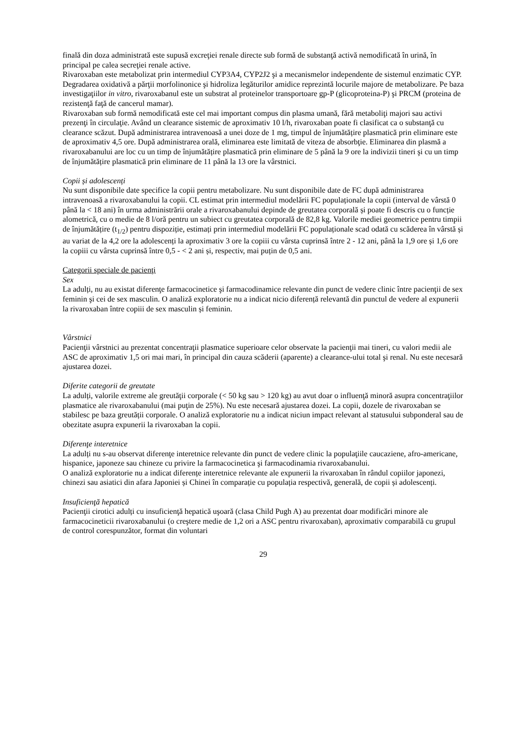finală din doza administrată este supusă excreţiei renale directe sub formă de substanţă activă nemodificată în urină, în principal pe calea secreţiei renale active.
Rivaroxaban este metabolizat prin intermediul CYP3A4, CYP2J2 şi a mecanismelor independente de sistemul enzimatic CYP. Degradarea oxidativă a părţii morfolinonice şi hidroliza legăturilor amidice reprezintă locurile majore de metabolizare. Pe baza investigaţiilor in vitro, rivaroxabanul este un substrat al proteinelor transportoare gp-P (glicoproteina-P) şi PRCM (proteina de rezistenţă faţă de cancerul mamar).
Rivaroxaban sub formă nemodificată este cel mai important compus din plasma umană, fără metaboliţi majori sau activi prezenţi în circulaţie. Având un clearance sistemic de aproximativ 10 l/h, rivaroxaban poate fi clasificat ca o substanţă cu clearance scăzut. După administrarea intravenoasă a unei doze de 1 mg, timpul de înjumătățire plasmatică prin eliminare este de aproximativ 4,5 ore. După administrarea orală, eliminarea este limitată de viteza de absorbţie. Eliminarea din plasmă a rivaroxabanului are loc cu un timp de înjumătățire plasmatică prin eliminare de 5 până la 9 ore la indivizii tineri şi cu un timp de înjumătățire plasmatică prin eliminare de 11 până la 13 ore la vârstnici.
Copii și adolescenți
Nu sunt disponibile date specifice la copii pentru metabolizare. Nu sunt disponibile date de FC după administrarea intravenoasă a rivaroxabanului la copii. CL estimat prin intermediul modelării FC populaționale la copii (interval de vârstă 0 până la < 18 ani) în urma administrării orale a rivaroxabanului depinde de greutatea corporală și poate fi descris cu o funcție alometrică, cu o medie de 8 l/oră pentru un subiect cu greutatea corporală de 82,8 kg. Valorile mediei geometrice pentru timpii de înjumătățire (t<sub>1/2</sub>) pentru dispoziție, estimați prin intermediul modelării FC populaționale scad odată cu scăderea în vârstă și au variat de la 4,2 ore la adolescenți la aproximativ 3 ore la copiii cu vârsta cuprinsă între 2 - 12 ani, până la 1,9 ore și 1,6 ore la copiii cu vârsta cuprinsă între 0,5 - < 2 ani și, respectiv, mai puțin de 0,5 ani.
Categorii speciale de pacienţi
Sex
La adulți, nu au existat diferenţe farmacocinetice şi farmacodinamice relevante din punct de vedere clinic între pacienţii de sex feminin şi cei de sex masculin. O analiză exploratorie nu a indicat nicio diferență relevantă din punctul de vedere al expunerii la rivaroxaban între copiii de sex masculin și feminin.
Vârstnici
Pacienţii vârstnici au prezentat concentraţii plasmatice superioare celor observate la pacienţii mai tineri, cu valori medii ale ASC de aproximativ 1,5 ori mai mari, în principal din cauza scăderii (aparente) a clearance-ului total şi renal. Nu este necesară ajustarea dozei.
Diferite categorii de greutate
La adulți, valorile extreme ale greutăţii corporale (< 50 kg sau > 120 kg) au avut doar o influenţă minoră asupra concentraţiilor plasmatice ale rivaroxabanului (mai puţin de 25%). Nu este necesară ajustarea dozei. La copii, dozele de rivaroxaban se stabilesc pe baza greutății corporale. O analiză exploratorie nu a indicat niciun impact relevant al statusului subponderal sau de obezitate asupra expunerii la rivaroxaban la copii.
Diferenţe interetnice
La adulți nu s-au observat diferenţe interetnice relevante din punct de vedere clinic la populaţiile caucaziene, afro-americane, hispanice, japoneze sau chineze cu privire la farmacocinetica şi farmacodinamia rivaroxabanului.
O analiză exploratorie nu a indicat diferențe interetnice relevante ale expunerii la rivaroxaban în rândul copiilor japonezi, chinezi sau asiatici din afara Japoniei și Chinei în comparație cu populația respectivă, generală, de copii și adolescenți.
Insuficienţă hepatică
Pacienţii cirotici adulți cu insuficienţă hepatică uşoară (clasa Child Pugh A) au prezentat doar modificări minore ale farmacocineticii rivaroxabanului (o creştere medie de 1,2 ori a ASC pentru rivaroxaban), aproximativ comparabilă cu grupul de control corespunzător, format din voluntari
29